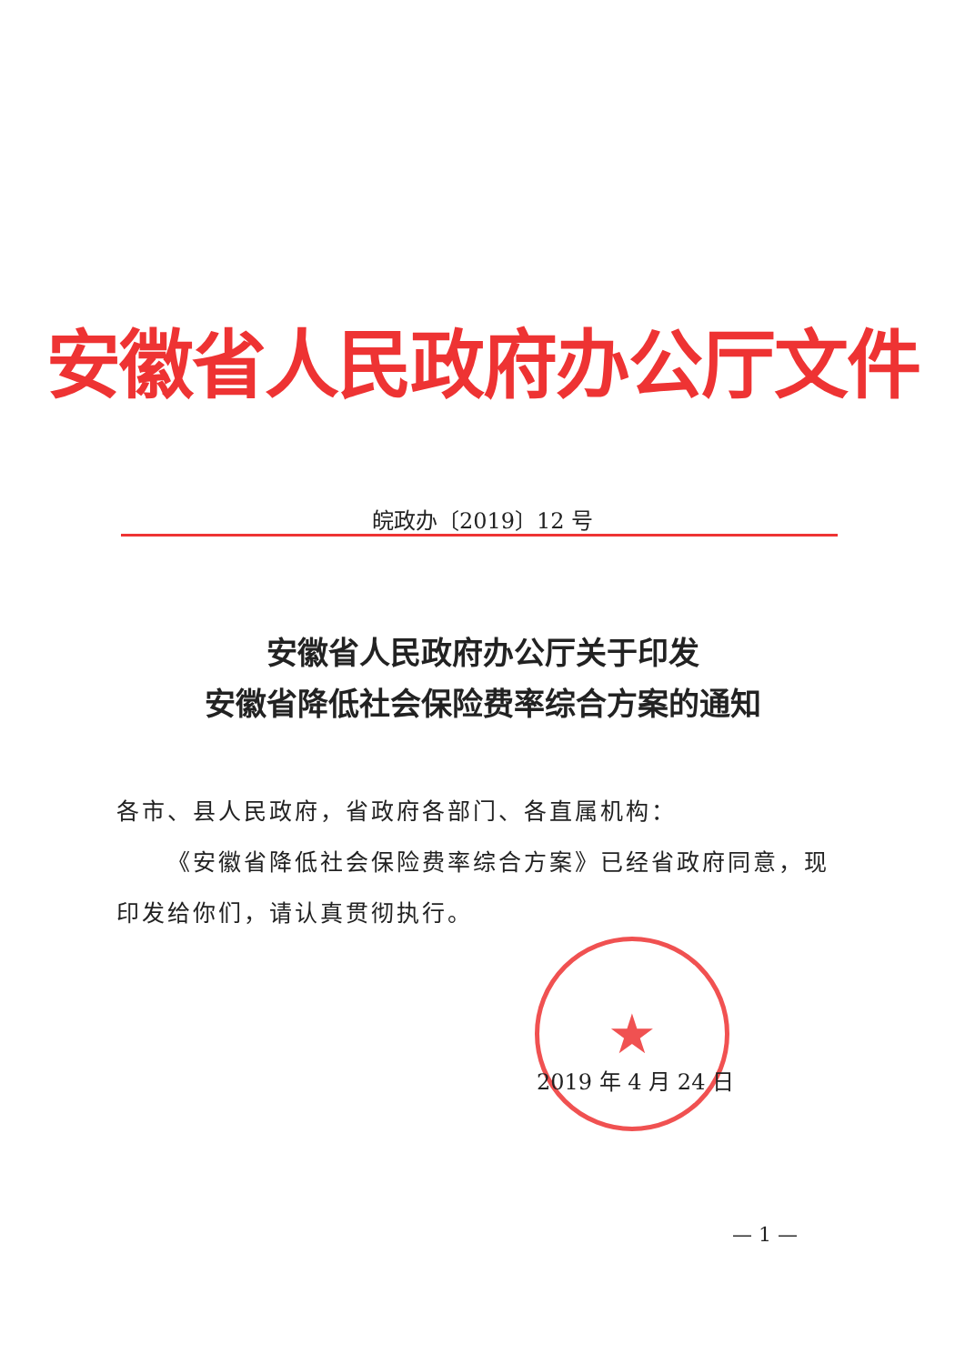安徽省人民政府办公厅文件
皖政办〔2019〕12 号
安徽省人民政府办公厅关于印发
安徽省降低社会保险费率综合方案的通知
各市、县人民政府，省政府各部门、各直属机构：
  《安徽省降低社会保险费率综合方案》已经省政府同意，现印发给你们，请认真贯彻执行。
★
2019 年 4 月 24 日
— 1 —